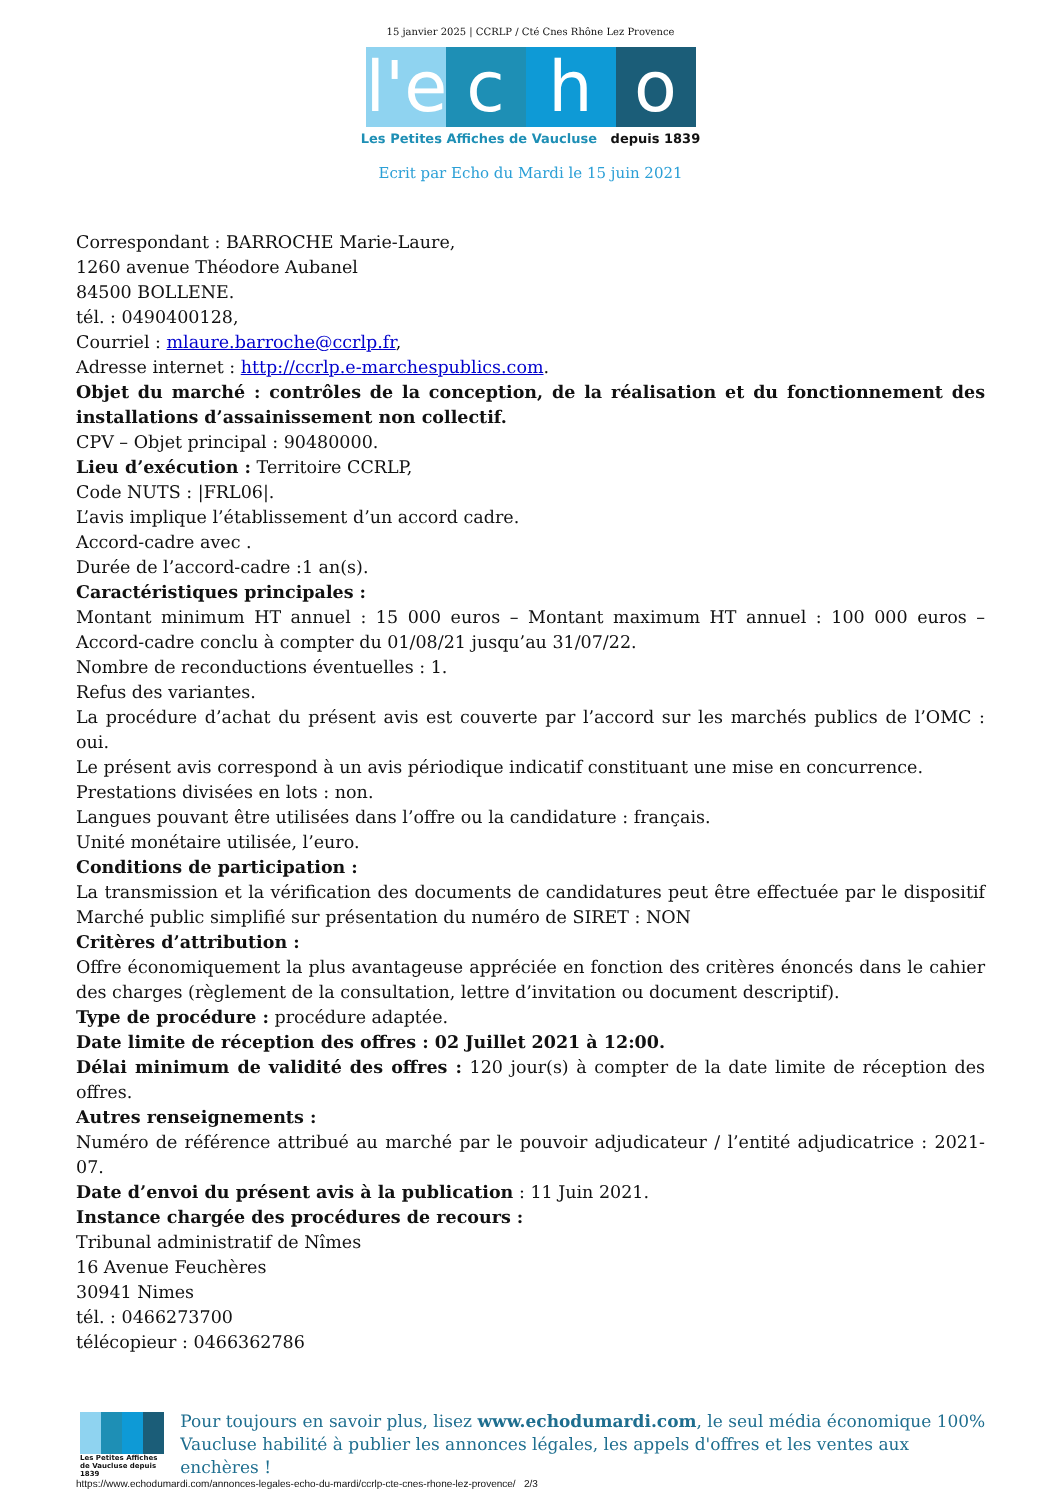15 janvier 2025 | CCRLP / Cté Cnes Rhône Lez Provence
l'e c h o
Les Petites Affiches de Vaucluse depuis 1839
Ecrit par Echo du Mardi le 15 juin 2021
Correspondant : BARROCHE Marie-Laure,
1260 avenue Théodore Aubanel
84500 BOLLENE.
tél. : 0490400128,
Courriel : mlaure.barroche@ccrlp.fr,
Adresse internet : http://ccrlp.e-marchespublics.com.
Objet du marché : contrôles de la conception, de la réalisation et du fonctionnement des installations d’assainissement non collectif.
CPV – Objet principal : 90480000.
Lieu d’exécution : Territoire CCRLP,
Code NUTS : |FRL06|.
L’avis implique l’établissement d’un accord cadre.
Accord-cadre avec .
Durée de l’accord-cadre :1 an(s).
Caractéristiques principales :
Montant minimum HT annuel : 15 000 euros – Montant maximum HT annuel : 100 000 euros – Accord-cadre conclu à compter du 01/08/21 jusqu’au 31/07/22.
Nombre de reconductions éventuelles : 1.
Refus des variantes.
La procédure d’achat du présent avis est couverte par l’accord sur les marchés publics de l’OMC : oui.
Le présent avis correspond à un avis périodique indicatif constituant une mise en concurrence.
Prestations divisées en lots : non.
Langues pouvant être utilisées dans l’offre ou la candidature : français.
Unité monétaire utilisée, l’euro.
Conditions de participation :
La transmission et la vérification des documents de candidatures peut être effectuée par le dispositif Marché public simplifié sur présentation du numéro de SIRET : NON
Critères d’attribution :
Offre économiquement la plus avantageuse appréciée en fonction des critères énoncés dans le cahier des charges (règlement de la consultation, lettre d’invitation ou document descriptif).
Type de procédure : procédure adaptée.
Date limite de réception des offres : 02 Juillet 2021 à 12:00.
Délai minimum de validité des offres : 120 jour(s) à compter de la date limite de réception des offres.
Autres renseignements :
Numéro de référence attribué au marché par le pouvoir adjudicateur / l’entité adjudicatrice : 2021-07.
Date d’envoi du présent avis à la publication : 11 Juin 2021.
Instance chargée des procédures de recours :
Tribunal administratif de Nîmes
16 Avenue Feuchères
30941 Nimes
tél. : 0466273700
télécopieur : 0466362786
Les Petites Affiches de Vaucluse depuis 1839
Pour toujours en savoir plus, lisez www.echodumardi.com, le seul média économique 100% Vaucluse habilité à publier les annonces légales, les appels d'offres et les ventes aux enchères !
https://www.echodumardi.com/annonces-legales-echo-du-mardi/ccrlp-cte-cnes-rhone-lez-provence/ 2/3